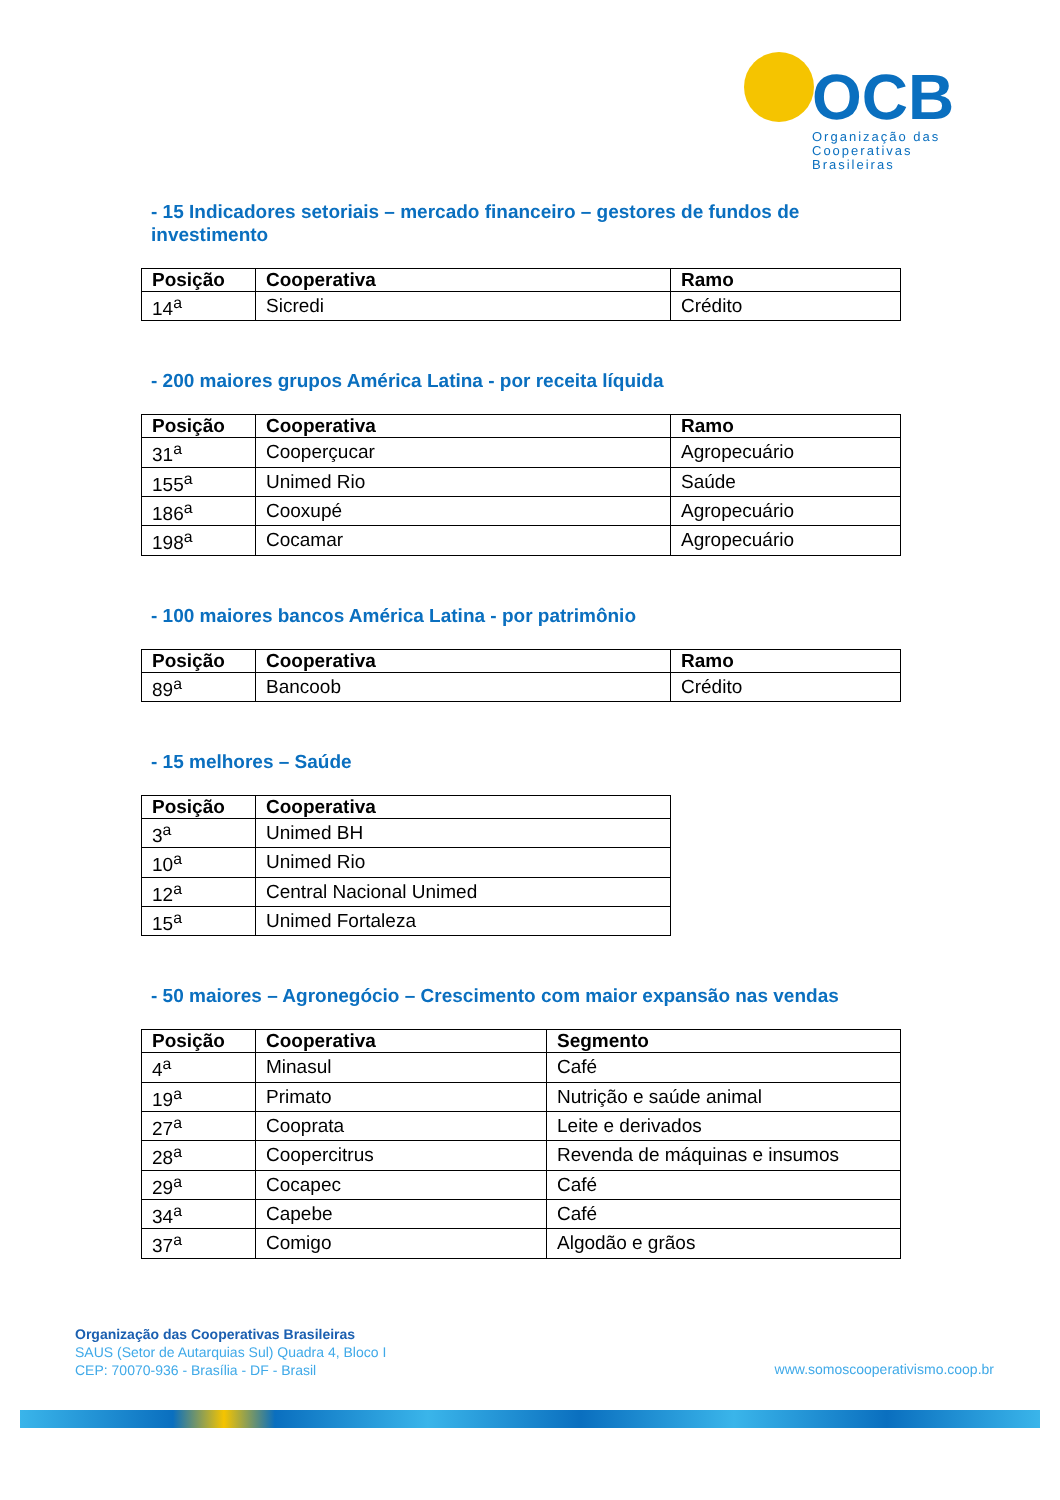OCB
Organização das
Cooperativas Brasileiras
- 15 Indicadores setoriais – mercado financeiro – gestores de fundos de investimento
| Posição | Cooperativa | Ramo |
| --- | --- | --- |
| 14<sup>a</sup> | Sicredi | Crédito |
- 200 maiores grupos América Latina - por receita líquida
| Posição | Cooperativa | Ramo |
| --- | --- | --- |
| 31<sup>a</sup> | Cooperçucar | Agropecuário |
| 155<sup>a</sup> | Unimed Rio | Saúde |
| 186<sup>a</sup> | Cooxupé | Agropecuário |
| 198<sup>a</sup> | Cocamar | Agropecuário |
- 100 maiores bancos América Latina - por patrimônio
| Posição | Cooperativa | Ramo |
| --- | --- | --- |
| 89<sup>a</sup> | Bancoob | Crédito |
- 15 melhores – Saúde
| Posição | Cooperativa |
| --- | --- |
| 3<sup>a</sup> | Unimed BH |
| 10<sup>a</sup> | Unimed Rio |
| 12<sup>a</sup> | Central Nacional Unimed |
| 15<sup>a</sup> | Unimed Fortaleza |
- 50 maiores – Agronegócio – Crescimento com maior expansão nas vendas
| Posição | Cooperativa | Segmento |
| --- | --- | --- |
| 4<sup>a</sup> | Minasul | Café |
| 19<sup>a</sup> | Primato | Nutrição e saúde animal |
| 27<sup>a</sup> | Cooprata | Leite e derivados |
| 28<sup>a</sup> | Coopercitrus | Revenda de máquinas e insumos |
| 29<sup>a</sup> | Cocapec | Café |
| 34<sup>a</sup> | Capebe | Café |
| 37<sup>a</sup> | Comigo | Algodão e grãos |
Organização das Cooperativas Brasileiras
SAUS (Setor de Autarquias Sul) Quadra 4, Bloco I
CEP: 70070-936 - Brasília - DF - Brasil
www.somoscooperativismo.coop.br